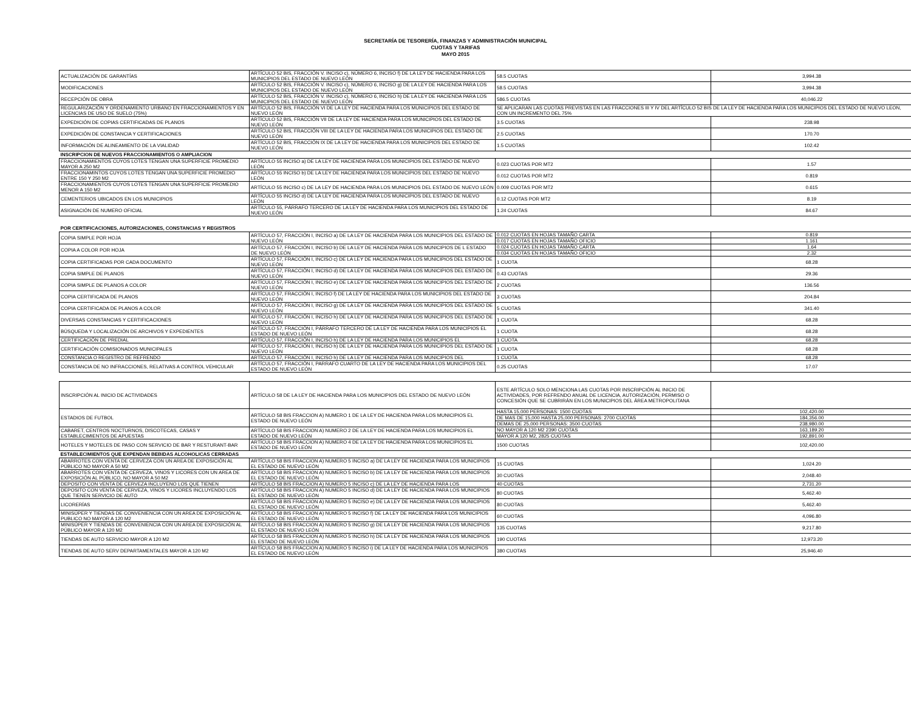SECRETARÍA DE TESORERÍA, FINANZAS Y ADMINISTRACIÓN MUNICIPAL
CUOTAS Y TARIFAS
MAYO 2015
| ACTUALIZACIÓN DE GARANTÍAS | ARTÍCULO 52 BIS, FRACCIÓN V. INCISO c), NÚMERO 6, INCISO f) DE LA LEY DE HACIENDA PARA LOS MUNICIPIOS DEL ESTADO DE NUEVO LEÓN | 58.5 CUOTAS | 3,994.38 |
| MODIFICACIONES | ARTÍCULO 52 BIS, FRACCIÓN V. INCISO c), NÚMERO 6, INCISO g) DE LA LEY DE HACIENDA PARA LOS MUNICIPIOS DEL ESTADO DE NUEVO LEÓN | 58.5 CUOTAS | 3,994.38 |
| RECEPCIÓN DE OBRA | ARTÍCULO 52 BIS, FRACCIÓN V. INCISO c), NÚMERO 6, INCISO h) DE LA LEY DE HACIENDA PARA LOS MUNICIPIOS DEL ESTADO DE NUEVO LEÓN | 586.5 CUOTAS | 40,046.22 |
| REGULARIZACIÓN Y ORDENAMIENTO URBANO EN FRACCIONAMIENTOS Y EN LICENCIAS DE USO DE SUELO (75%) | ARTÍCULO 52 BIS, FRACCIÓN VI DE LA LEY DE HACIENDA PARA LOS MUNICIPIOS DEL ESTADO DE NUEVO LEÓN | SE APLICARAN LAS CUOTAS PREVISTAS EN LAS FRACCIONES III Y IV DEL ARTÍCULO 52 BIS DE LA LEY DE HACIENDA PARA LOS MUNICIPIOS DEL ESTADO DE NUEVO LEON, CON UN INCREMENTO DEL 75% | |
| EXPEDICIÓN DE COPIAS CERTIFICADAS DE PLANOS | ARTÍCULO 52 BIS, FRACCIÓN VII DE LA LEY DE HACIENDA PARA LOS MUNICIPIOS DEL ESTADO DE NUEVO LEÓN | 3.5 CUOTAS | 238.98 |
| EXPEDICIÓN DE CONSTANCIA Y CERTIFICACIONES | ARTÍCULO 52 BIS, FRACCIÓN VIII DE LA LEY DE HACIENDA PARA LOS MUNICIPIOS DEL ESTADO DE NUEVO LEÓN | 2.5 CUOTAS | 170.70 |
| INFORMACIÓN DE ALINEAMIENTO DE LA VIALIDAD | ARTÍCULO 52 BIS, FRACCIÓN IX DE LA LEY DE HACIENDA PARA LOS MUNICIPIOS DEL ESTADO DE NUEVO LEÓN | 1.5 CUOTAS | 102.42 |
| INSCRIPCION DE NUEVOS FRACCIONAMIENTOS O AMPLIACION | | | |
| FRACCIONAMIENTOS CUYOS LOTES TENGAN UNA SUPERFICIE PROMEDIO MAYOR A 250 M2 | ARTÍCULO 55 INCISO a) DE LA LEY DE HACIENDA PARA LOS MUNICIPIOS DEL ESTADO DE NUEVO LEÓN | 0.023 CUOTAS POR MT2 | 1.57 |
| FRACCIONAMINTOS CUYOS LOTES TENGAN UNA SUPERFICIE PROMEDIO ENTRE 150 Y 250 M2 | ARTÍCULO 55 INCISO b) DE LA LEY DE HACIENDA PARA LOS MUNICIPIOS DEL ESTADO DE NUEVO LEÓN | 0.012 CUOTAS POR MT2 | 0.819 |
| FRACCIONAMIENTOS CUYOS LOTES TENGAN UNA SUPERFICIE PROMEDIO MENOR A 150 M2 | ARTÍCULO 55 INCISO c) DE LA LEY DE HACIENDA PARA LOS MUNICIPIOS DEL ESTADO DE NUEVO LEÓN | 0.009 CUOTAS POR MT2 | 0.615 |
| CEMENTERIOS UBICADOS EN LOS MUNICIPIOS | ARTÍCULO 55 INCISO d) DE LA LEY DE HACIENDA PARA LOS MUNICIPIOS DEL ESTADO DE NUEVO LEÓN | 0.12 CUOTAS POR MT2 | 8.19 |
| ASIGNACIÓN DE NUMERO OFICIAL | ARTÍCULO 55, PÁRRAFO TERCERO DE LA LEY DE HACIENDA PARA LOS MUNICIPIOS DEL ESTADO DE NUEVO LEÓN | 1.24 CUOTAS | 84.67 |
| POR CERTIFICACIONES, AUTORIZACIONES, CONSTANCIAS Y REGISTROS | | | |
| COPIA SIMPLE POR HOJA | ARTÍCULO 57, FRACCIÓN I, INCISO a) DE LA LEY DE HACIENDA PARA LOS MUNICIPIOS DEL ESTADO DE NUEVO LEÓN | 0.012 CUOTAS EN HOJAS TAMAÑO CARTA | 0.819 |
| | | 0.017 CUOTAS EN HOJAS TAMAÑO OFICIO | 1.161 |
| COPIA A COLOR POR HOJA | ARTÍCULO 57, FRACCIÓN I, INCISO b) DE LA LEY DE HACIENDA PARA LOS MUNICIPIOS DE L ESTADO DE NUEVO LEÓN | 0.024 CUOTAS EN HOJAS TAMAÑO CARTA | 1.64 |
| | | 0.034 CUOTAS EN HOJAS TAMAÑO OFICIO | 2.32 |
| COPIA CERTIFICADAS POR CADA DOCUMENTO | ARTÍCULO 57, FRACCIÓN I, INCISO c) DE LA LEY DE HACIENDA PARA LOS MUNICIPIOS DEL ESTADO DE NUEVO LEÓN | 1 CUOTA | 68.28 |
| COPIA SIMPLE DE PLANOS | ARTÍCULO 57, FRACCIÓN I, INCISO d) DE LA LEY DE HACIENDA PARA LOS MUNICIPIOS DEL ESTADO DE NUEVO LEÓN | 0.43 CUOTAS | 29.36 |
| COPIA SIMPLE DE PLANOS A COLOR | ARTÍCULO 57, FRACCIÓN I, INCISO e) DE LA LEY DE HACIENDA PARA LOS MUNICIPIOS DEL ESTADO DE NUEVO LEÓN | 2 CUOTAS | 136.56 |
| COPIA CERTIFICADA DE PLANOS | ARTÍCULO 57, FRACCIÓN I, INCISO f) DE LA LEY DE HACIENDA PARA LOS MUNICIPIOS DEL ESTADO DE NUEVO LEÓN | 3 CUOTAS | 204.84 |
| COPIA CERTIFICADA DE PLANOS A COLOR | ARTÍCULO 57, FRACCIÓN I, INCISO g) DE LA LEY DE HACIENDA PARA LOS MUNICIPIOS DEL ESTADO DE NUEVO LEÓN | 5 CUOTAS | 341.40 |
| DIVERSAS CONSTANCIAS Y CERTIFICACIONES | ARTÍCULO 57, FRACCIÓN I, INCISO h) DE LA LEY DE HACIENDA PARA LOS MUNICIPIOS DEL ESTADO DE NUEVO LEÓN | 1 CUOTA | 68.28 |
| BÚSQUEDA Y LOCALIZACIÓN DE ARCHIVOS Y EXPEDIENTES | ARTÍCULO 57, FRACCIÓN I, PÁRRAFO TERCERO DE LA LEY DE HACIENDA PARA LOS MUNICIPIOS EL ESTADO DE NUEVO LEÓN | 1 CUOTA | 68.28 |
| CERTIFICACIÓN DE PREDIAL | ARTÍCULO 57, FRACCIÓN I, INCISO h) DE LA LEY DE HACIENDA PARA LOS MUNICIPIOS EL | 1 CUOTA | 68.28 |
| CERTIFICACIÓN COMISIONADOS MUNICIPALES | ARTÍCULO 57, FRACCIÓN I, INCISO h) DE LA LEY DE HACIENDA PARA LOS MUNICIPIOS DEL ESTADO DE NUEVO LEÓN | 1 CUOTA | 68.28 |
| CONSTANCIA O REGISTRO DE REFRENDO | ARTÍCULO 57, FRACCIÓN I, INCISO h) DE LA LEY DE HACIENDA PARA LOS MUNICIPIOS DEL | 1 CUOTA | 68.28 |
| CONSTANCIA DE NO INFRACCIONES, RELATIVAS A CONTROL VEHICULAR | ARTÍCULO 57, FRACCIÓN I, PARRAFO CUARTO DE LA LEY DE HACIENDA PARA LOS MUNICIPIOS DEL ESTADO DE NUEVO LEÓN | 0.25 CUOTAS | 17.07 |
| INSCRIPCIÓN AL INICIO DE ACTIVIDADES | ARTÍCULO 58 DE LA LEY DE HACIENDA PARA LOS MUNICIPIOS DEL ESTADO DE NUEVO LEÓN | ESTE ARTÍCULO SOLO MENCIONA LAS CUOTAS POR INSCRIPCIÓN AL INICIO DE ACTIVIDADES, POR REFRENDO ANUAL DE LICENCIA, AUTORIZACIÓN, PERMISO O CONCESIÓN QUE SE CUBRIRÁN EN LOS MUNICIPIOS DEL ÁREA METROPOLITANA | |
| ESTADIOS DE FUTBOL | ARTÍCULO 58 BIS FRACCION A) NUMERO 1 DE LA LEY DE HACIENDA PARA LOS MUNICIPIOS EL ESTADO DE NUEVO LEÓN | HASTA 15,000 PERSONAS: 1500 CUOTAS | 102,420.00 |
| | | DE MAS DE 15,000 HASTA 25,000 PERSONAS: 2700 CUOTAS | 184,356.00 |
| | | DEMAS DE 25,000 PERSONAS: 3500 CUOTAS | 238,980.00 |
| CABARET, CENTROS NOCTURNOS, DISCOTECAS, CASAS Y ESTABLECIMIENTOS DE APUESTAS | ARTÍCULO 58 BIS FRACCION A) NUMERO 2 DE LA LEY DE HACIENDA PARA LOS MUNICIPIOS EL ESTADO DE NUEVO LEÓN | NO MAYOR A 120 M2 2390 CUOTAS | 163,189.20 |
| | | MAYOR A 120 M2, 2825 CUOTAS | 192,891.00 |
| HOTELES Y MOTELES DE PASO CON SERVICIO DE BAR Y RESTURANT-BAR | ARTÍCULO 58 BIS FRACCION A) NUMERO 4 DE LA LEY DE HACIENDA PARA LOS MUNICIPIOS EL ESTADO DE NUEVO LEÓN | 1500 CUOTAS | 102,420.00 |
| ESTABLECIMIENTOS QUE EXPENDAN BEBIDAS ALCOHOLICAS CERRADAS | | | |
| ABARROTES CON VENTA DE CERVEZA CON UN AREA DE EXPOSICIÓN AL PÚBLICO NO MAYOR A 50 M2 | ARTÍCULO 58 BIS FRACCION A) NUMERO 5 INCISO a) DE LA LEY DE HACIENDA PARA LOS MUNICIPIOS EL ESTADO DE NUEVO LEÓN | 15 CUOTAS | 1,024.20 |
| ABARROTES CON VENTA DE CERVEZA, VINOS Y LICORES CON UN AREA DE EXPOSICIÓN AL PÚBLICO, NO MAYOR A 50 M2 | ARTÍCULO 58 BIS FRACCION A) NUMERO 5 INCISO b) DE LA LEY DE HACIENDA PARA LOS MUNICIPIOS EL ESTADO DE NUEVO LEÓN | 30 CUOTAS | 2,048.40 |
| DEPOSITO CON VENTA DE CERVEZA INCLUYENO LOS QUE TIENEN | ARTÍCULO 58 BIS FRACCION A) NUMERO 5 INCISO c) DE LA LEY DE HACIENDA PARA LOS | 40 CUOTAS | 2,731.20 |
| DEPOSITO CON VENTA DE CERVEZA, VINOS Y LICORES INCLUYENDO LOS QUE TIENEN SERVICIO DE AUTO | ARTÍCULO 58 BIS FRACCION A) NUMERO 5 INCISO d) DE LA LEY DE HACIENDA PARA LOS MUNICIPIOS EL ESTADO DE NUEVO LEÓN | 80 CUOTAS | 5,462.40 |
| LICORERÍAS | ARTÍCULO 58 BIS FRACCION A) NUMERO 5 INCISO e) DE LA LEY DE HACIENDA PARA LOS MUNICIPIOS EL ESTADO DE NUEVO LEÓN | 80 CUOTAS | 5,462.40 |
| MINISÚPER Y TIENDAS DE CONVENIENCIA CON UN AREA DE EXPOSICIÓN AL PUBLICO NO MAYOR A 120 M2 | ARTÍCULO 58 BIS FRACCION A) NUMERO 5 INCISO f) DE LA LEY DE HACIENDA PARA LOS MUNICIPIOS EL ESTADO DE NUEVO LEÓN | 60 CUOTAS | 4,096.80 |
| MINISÚPER Y TIENDAS DE CONVENIENCIA CON UN AREA DE EXPOSICIÓN AL PÚBLICO MAYOR A 120 M2 | ARTÍCULO 58 BIS FRACCION A) NUMERO 5 INCISO g) DE LA LEY DE HACIENDA PARA LOS MUNICIPIOS EL ESTADO DE NUEVO LEÓN | 135 CUOTAS | 9,217.80 |
| TIENDAS DE AUTO SERVICIO MAYOR A 120 M2 | ARTÍCULO 58 BIS FRACCION A) NUMERO 5 INCISO h) DE LA LEY DE HACIENDA PARA LOS MUNICIPIOS EL ESTADO DE NUEVO LEÓN | 190 CUOTAS | 12,973.20 |
| TIENDAS DE AUTO SERV DEPARTAMENTALES MAYOR A 120 M2 | ARTÍCULO 58 BIS FRACCION A) NUMERO 5 INCISO i) DE LA LEY DE HACIENDA PARA LOS MUNICIPIOS EL ESTADO DE NUEVO LEÓN | 380 CUOTAS | 25,946.40 |